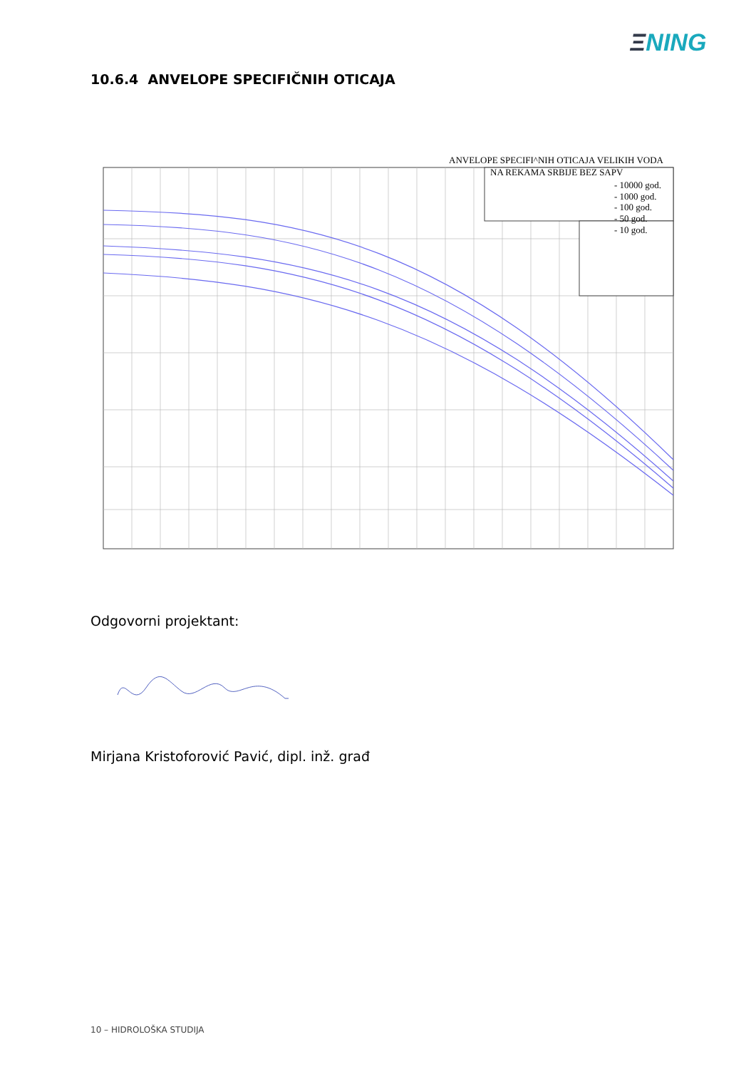ΞNING
10.6.4 ANVELOPE SPECIFIČNIH OTICAJA
ANVELOPE SPECIFI^NIH OTICAJA VELIKIH VODA
NA REKAMA SRBIJE BEZ SAPV
- 10000 god.
- 1000 god.
- 100 god.
- 50 god.
- 10 god.
Odgovorni projektant:
Mirjana Kristoforović Pavić, dipl. inž. građ
10 – HIDROLOŠKA STUDIJA